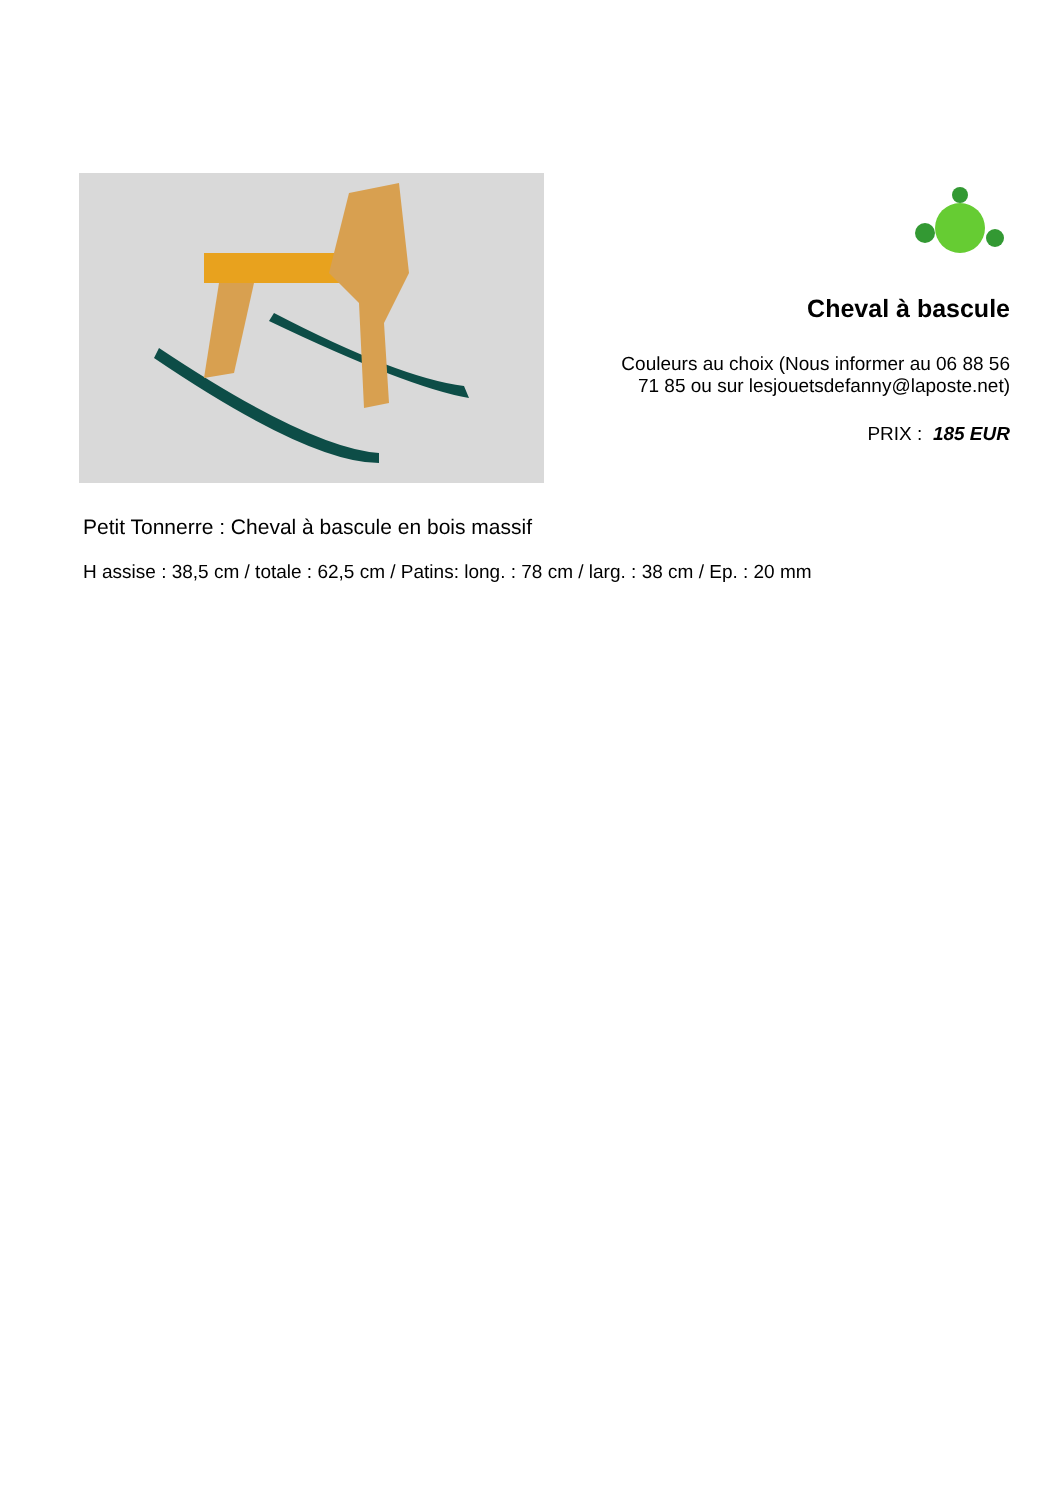Cheval à bascule
Couleurs au choix (Nous informer au 06 88 56
71 85 ou sur lesjouetsdefanny@laposte.net)
PRIX : 185 EUR
Petit Tonnerre : Cheval à bascule en bois massif
H assise : 38,5 cm / totale : 62,5 cm / Patins: long. : 78 cm / larg. : 38 cm / Ep. : 20 mm